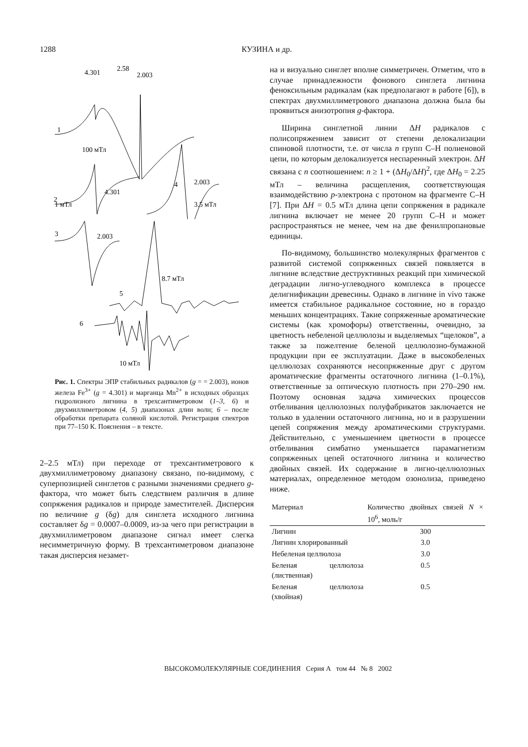1288 КУЗИНА и др.
4.301
2.58
2.003
1
100 мТл
2
4.301
4
2.003
3.5 мТл
1 мТл
3
2.003
5
8.7 мТл
6
10 мТл
Рис. 1. Спектры ЭПР стабильных радикалов (g = = 2.003), ионов железа Fe<sup>3+</sup> (g = 4.301) и марганца Mn<sup>2+</sup> в исходных образцах гидролизного лигнина в трехсантиметровом (1–3, 6) и двухмиллиметровом (4, 5) диапазонах длин волн; 6 – после обработки препарата соляной кислотой. Регистрация спектров при 77–150 К. Пояснения – в тексте.
2–2.5 мТл) при переходе от трехсантиметрового к двухмиллиметровому диапазону связано, по-видимому, с суперпозицией синглетов с разными значениями среднего g-фактора, что может быть следствием различия в длине сопряжения радикалов и природе заместителей. Дисперсия по величине g (δg) для синглета исходного лигнина составляет δg = 0.0007–0.0009, из-за чего при регистрации в двухмиллиметровом диапазоне сигнал имеет слегка несимметричную форму. В трехсантиметровом диапазоне такая дисперсия незамет-
на и визуально синглет вполне симметричен. Отметим, что в случае принадлежности фонового синглета лигнина феноксильным радикалам (как предполагают в работе [6]), в спектрах двухмиллиметрового диапазона должна была бы проявиться анизотропия g-фактора.
Ширина синглетной линии ΔH радикалов с полисопряжением зависит от степени делокализации спиновой плотности, т.е. от числа n групп С–Н полиеновой цепи, по которым делокализуется неспаренный электрон. ΔH связана с n соотношением: n ≥ 1 + (ΔH<sub>0</sub>/ΔH)<sup>2</sup>, где ΔH<sub>0</sub> = 2.25 мТл – величина расщепления, соответствующая взаимодействию p-электрона с протоном на фрагменте С–Н [7]. При ΔH = 0.5 мТл длина цепи сопряжения в радикале лигнина включает не менее 20 групп С–Н и может распространяться не менее, чем на две фенилпропановые единицы.
По-видимому, большинство молекулярных фрагментов с развитой системой сопряженных связей появляется в лигнине вследствие деструктивных реакций при химической деградации лигно-углеводного комплекса в процессе делигнификации древесины. Однако в лигнине in vivo также имеется стабильное радикальное состояние, но в гораздо меньших концентрациях. Такие сопряженные ароматические системы (как хромофоры) ответственны, очевидно, за цветность небеленой целлюлозы и выделяемых “щелоков”, а также за пожелтение беленой целлюлозно-бумажной продукции при ее эксплуатации. Даже в высокобеленых целлюлозах сохраняются несопряженные друг с другом ароматические фрагменты остаточного лигнина (1–0.1%), ответственные за оптическую плотность при 270–290 нм. Поэтому основная задача химических процессов отбеливания целлюлозных полуфабрикатов заключается не только в удалении остаточного лигнина, но и в разрушении цепей сопряжения между ароматическими структурами. Действительно, с уменьшением цветности в процессе отбеливания симбатно уменьшается парамагнетизм сопряженных цепей остаточного лигнина и количество двойных связей. Их содержание в лигно-целлюлозных материалах, определенное методом озонолиза, приведено ниже.
| Материал | Количество двойных связей N × 10<sup>6</sup>, моль/г |
| --- | --- |
| Лигнин | 300 |
| Лигнин хлорированный | 3.0 |
| Небеленая целлюлоза | 3.0 |
| Беленая целлюлоза (лиственная) | 0.5 |
| Беленая целлюлоза (хвойная) | 0.5 |
ВЫСОКОМОЛЕКУЛЯРНЫЕ СОЕДИНЕНИЯ Серия А том 44 № 8 2002